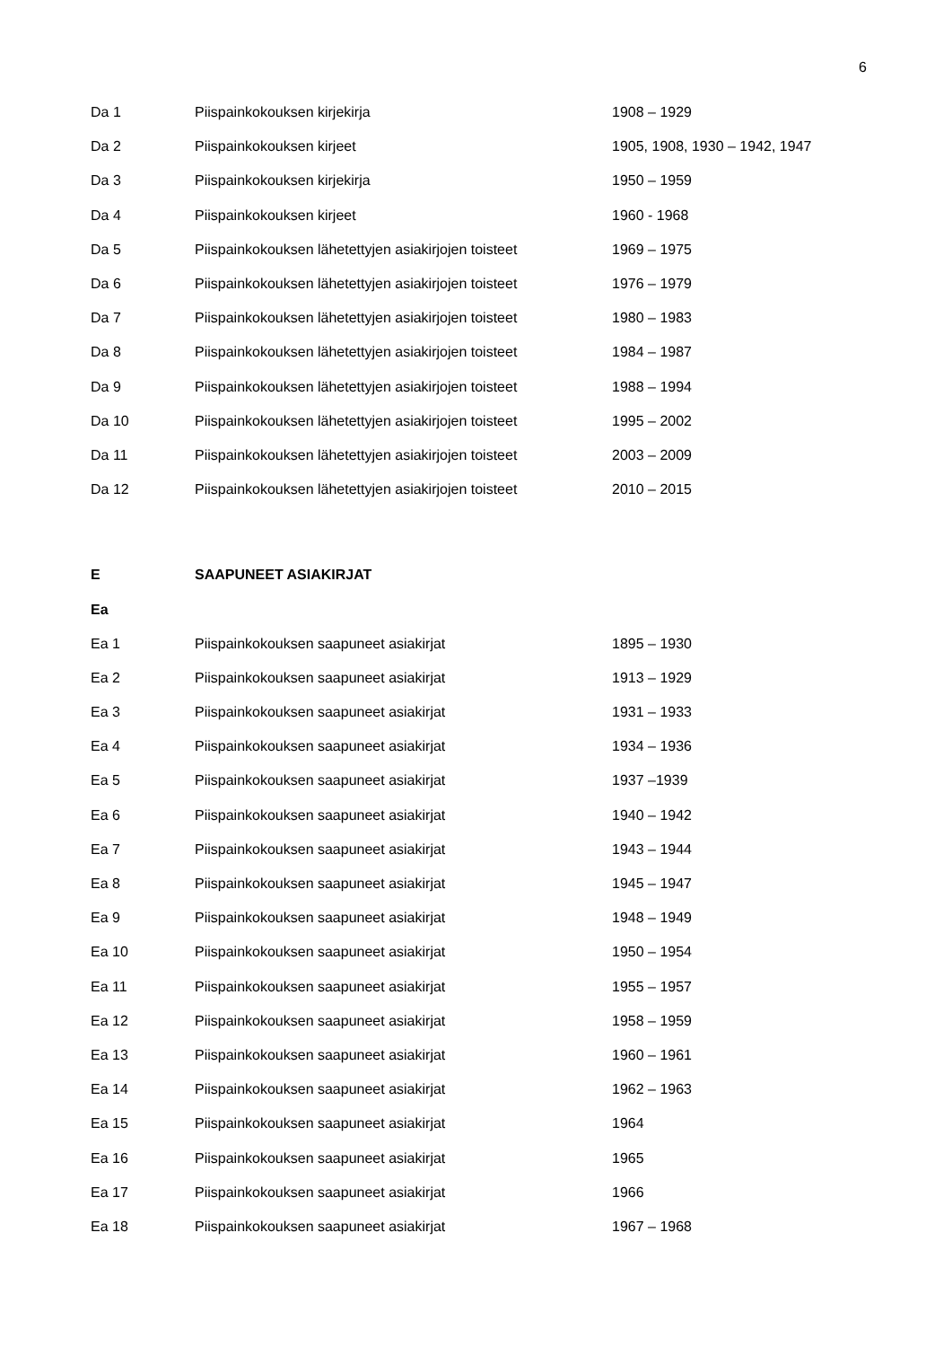6
| Da 1 | Piispainkokouksen kirjekirja | 1908 – 1929 |
| Da 2 | Piispainkokouksen kirjeet | 1905, 1908, 1930 – 1942, 1947 |
| Da 3 | Piispainkokouksen kirjekirja | 1950 – 1959 |
| Da 4 | Piispainkokouksen kirjeet | 1960 - 1968 |
| Da 5 | Piispainkokouksen lähetettyjen asiakirjojen toisteet | 1969 – 1975 |
| Da 6 | Piispainkokouksen lähetettyjen asiakirjojen toisteet | 1976 – 1979 |
| Da 7 | Piispainkokouksen lähetettyjen asiakirjojen toisteet | 1980 – 1983 |
| Da 8 | Piispainkokouksen lähetettyjen asiakirjojen toisteet | 1984 – 1987 |
| Da 9 | Piispainkokouksen lähetettyjen asiakirjojen toisteet | 1988 – 1994 |
| Da 10 | Piispainkokouksen lähetettyjen asiakirjojen toisteet | 1995 – 2002 |
| Da 11 | Piispainkokouksen lähetettyjen asiakirjojen toisteet | 2003 – 2009 |
| Da 12 | Piispainkokouksen lähetettyjen asiakirjojen toisteet | 2010 – 2015 |
| E | SAAPUNEET ASIAKIRJAT | |
| Ea | | |
| Ea 1 | Piispainkokouksen saapuneet asiakirjat | 1895 – 1930 |
| Ea 2 | Piispainkokouksen saapuneet asiakirjat | 1913 – 1929 |
| Ea 3 | Piispainkokouksen saapuneet asiakirjat | 1931 – 1933 |
| Ea 4 | Piispainkokouksen saapuneet asiakirjat | 1934 – 1936 |
| Ea 5 | Piispainkokouksen saapuneet asiakirjat | 1937 –1939 |
| Ea 6 | Piispainkokouksen saapuneet asiakirjat | 1940 – 1942 |
| Ea 7 | Piispainkokouksen saapuneet asiakirjat | 1943 – 1944 |
| Ea 8 | Piispainkokouksen saapuneet asiakirjat | 1945 – 1947 |
| Ea 9 | Piispainkokouksen saapuneet asiakirjat | 1948 – 1949 |
| Ea 10 | Piispainkokouksen saapuneet asiakirjat | 1950 – 1954 |
| Ea 11 | Piispainkokouksen saapuneet asiakirjat | 1955 – 1957 |
| Ea 12 | Piispainkokouksen saapuneet asiakirjat | 1958 – 1959 |
| Ea 13 | Piispainkokouksen saapuneet asiakirjat | 1960 – 1961 |
| Ea 14 | Piispainkokouksen saapuneet asiakirjat | 1962 – 1963 |
| Ea 15 | Piispainkokouksen saapuneet asiakirjat | 1964 |
| Ea 16 | Piispainkokouksen saapuneet asiakirjat | 1965 |
| Ea 17 | Piispainkokouksen saapuneet asiakirjat | 1966 |
| Ea 18 | Piispainkokouksen saapuneet asiakirjat | 1967 – 1968 |